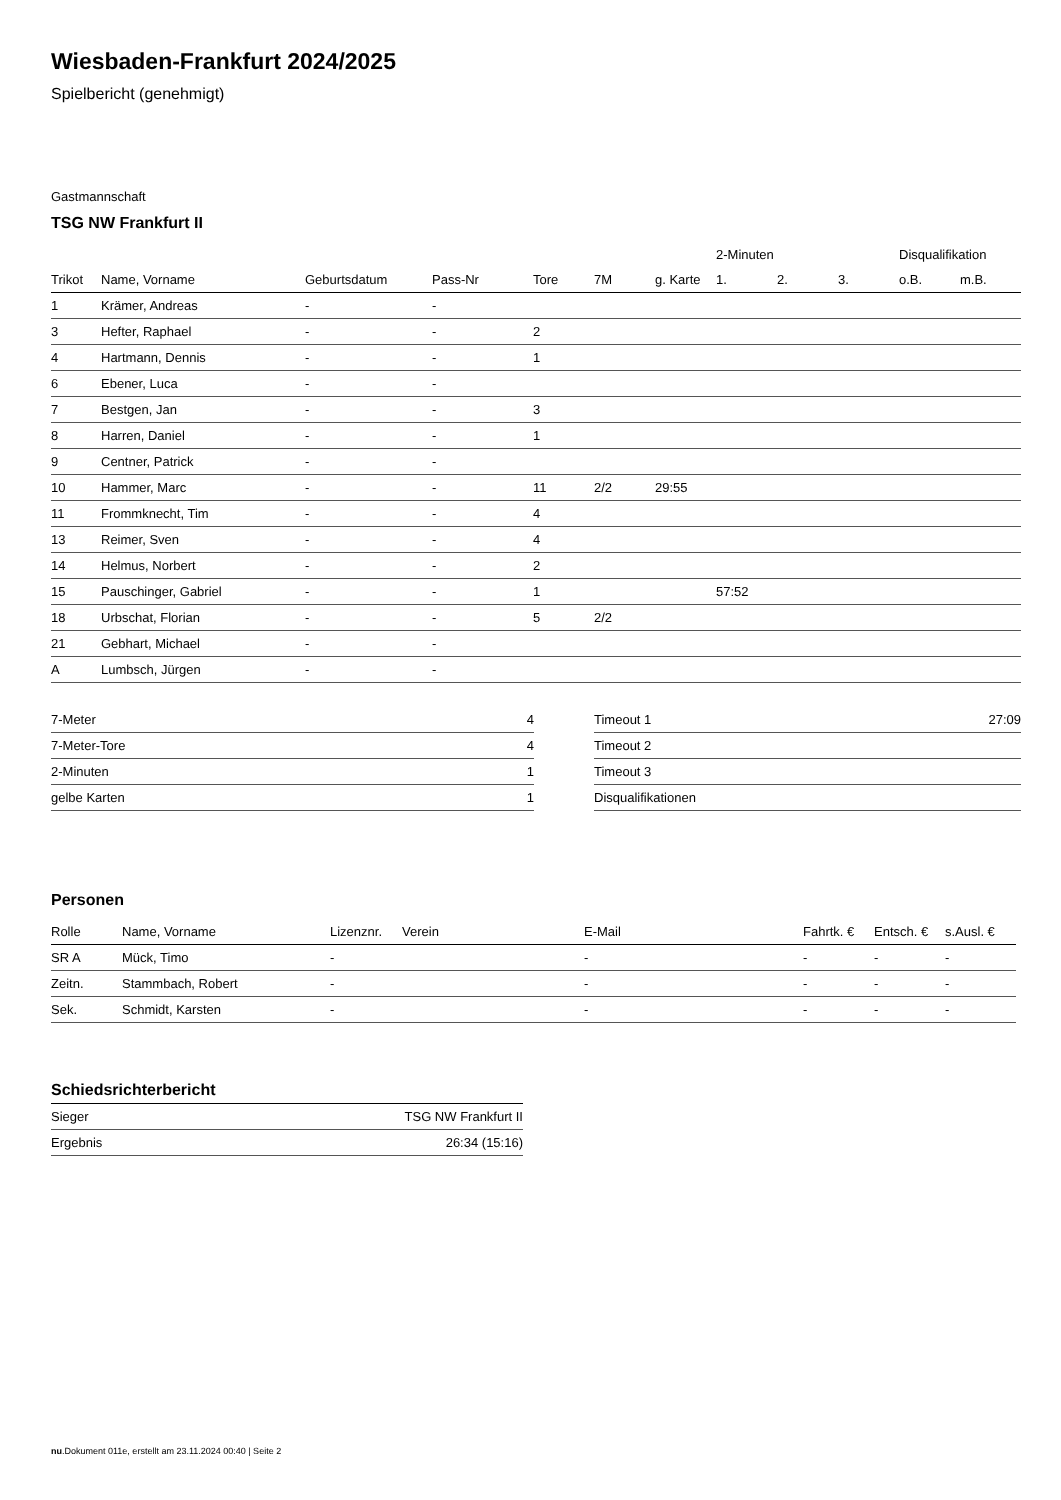Wiesbaden-Frankfurt 2024/2025
Spielbericht (genehmigt)
Gastmannschaft
TSG NW Frankfurt II
| | | | | | | | 2-Minuten | | | Disqualifikation | |
| --- | --- | --- | --- | --- | --- | --- | --- | --- | --- | --- | --- |
| Trikot | Name, Vorname | Geburtsdatum | Pass-Nr | Tore | 7M | g. Karte | 1. | 2. | 3. | o.B. | m.B. |
| 1 | Krämer, Andreas | - | - | | | | | | | | |
| 3 | Hefter, Raphael | - | - | 2 | | | | | | | |
| 4 | Hartmann, Dennis | - | - | 1 | | | | | | | |
| 6 | Ebener, Luca | - | - | | | | | | | | |
| 7 | Bestgen, Jan | - | - | 3 | | | | | | | |
| 8 | Harren, Daniel | - | - | 1 | | | | | | | |
| 9 | Centner, Patrick | - | - | | | | | | | | |
| 10 | Hammer, Marc | - | - | 11 | 2/2 | 29:55 | | | | | |
| 11 | Frommknecht, Tim | - | - | 4 | | | | | | | |
| 13 | Reimer, Sven | - | - | 4 | | | | | | | |
| 14 | Helmus, Norbert | - | - | 2 | | | | | | | |
| 15 | Pauschinger, Gabriel | - | - | 1 | | | 57:52 | | | | |
| 18 | Urbschat, Florian | - | - | 5 | 2/2 | | | | | | |
| 21 | Gebhart, Michael | - | - | | | | | | | | |
| A | Lumbsch, Jürgen | - | - | | | | | | | | |
| 7-Meter | 4 |
| 7-Meter-Tore | 4 |
| 2-Minuten | 1 |
| gelbe Karten | 1 |
| Timeout 1 | 27:09 |
| Timeout 2 | |
| Timeout 3 | |
| Disqualifikationen | |
Personen
| Rolle | Name, Vorname | Lizenznr. | Verein | E-Mail | Fahrtk. € | Entsch. € | s.Ausl. € |
| --- | --- | --- | --- | --- | --- | --- | --- |
| SR A | Mück, Timo | - | | - | - | - | - |
| Zeitn. | Stammbach, Robert | - | | - | - | - | - |
| Sek. | Schmidt, Karsten | - | | - | - | - | - |
Schiedsrichterbericht
| Sieger | TSG NW Frankfurt II |
| Ergebnis | 26:34 (15:16) |
nu.Dokument 011e, erstellt am 23.11.2024 00:40 | Seite 2